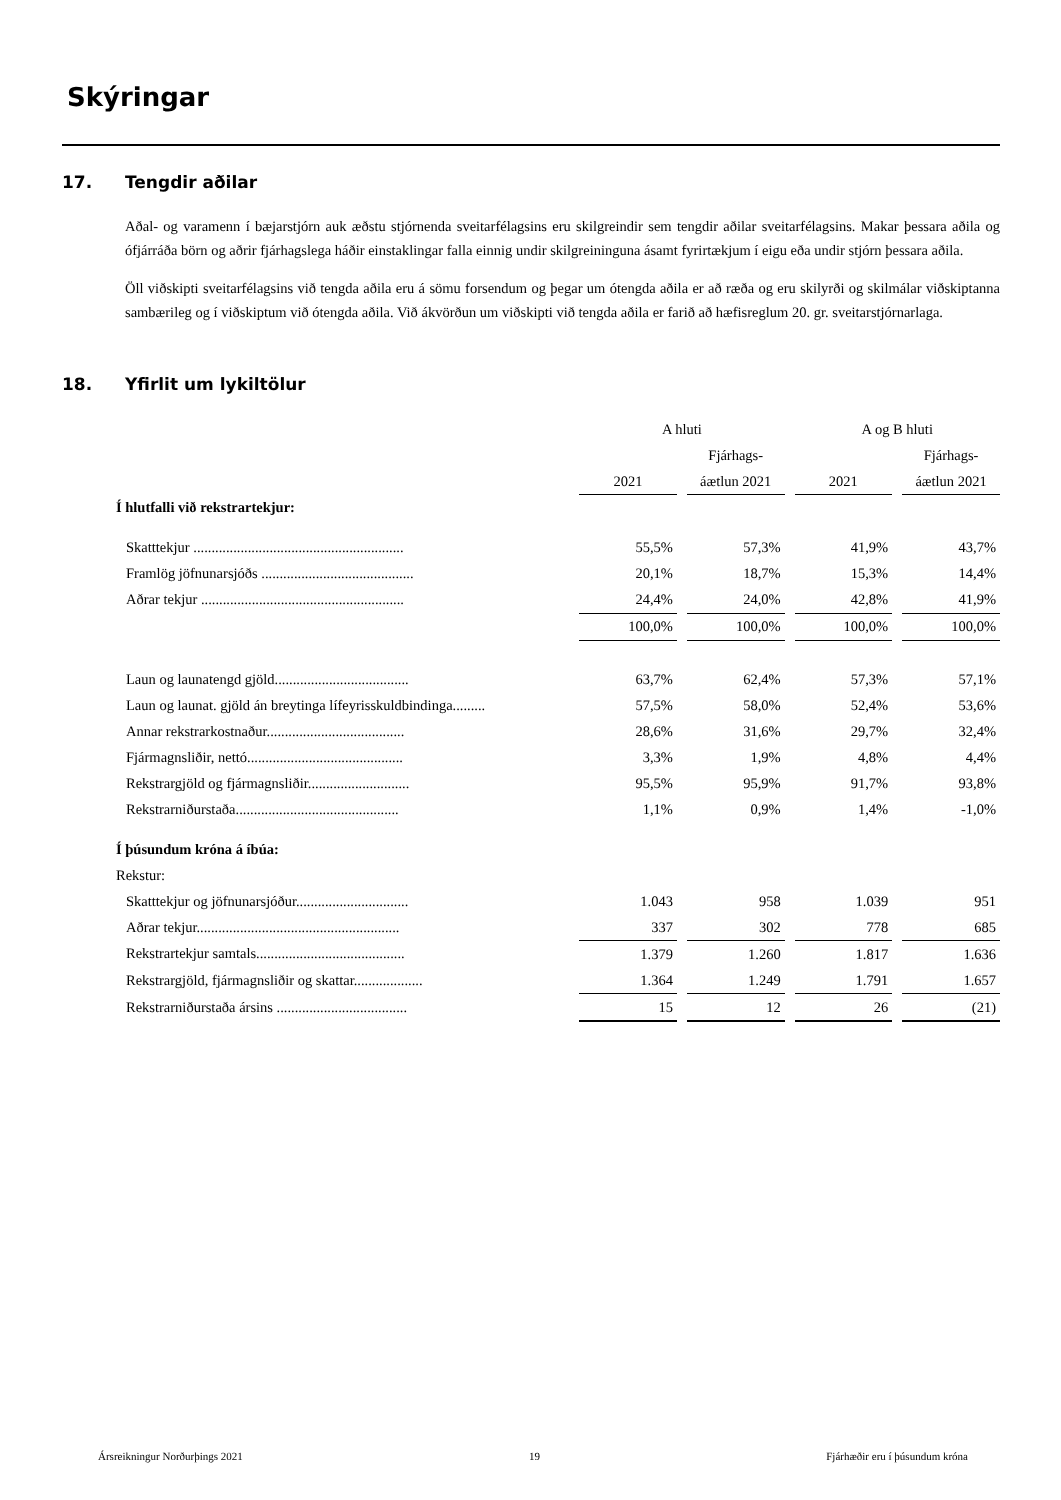Skýringar
17. Tengdir aðilar
Aðal- og varamenn í bæjarstjórn auk æðstu stjórnenda sveitarfélagsins eru skilgreindir sem tengdir aðilar sveitarfélagsins. Makar þessara aðila og ófjárráða börn og aðrir fjárhagslega háðir einstaklingar falla einnig undir skilgreininguna ásamt fyrirtækjum í eigu eða undir stjórn þessara aðila.
Öll viðskipti sveitarfélagsins við tengda aðila eru á sömu forsendum og þegar um ótengda aðila er að ræða og eru skilyrði og skilmálar viðskiptanna sambærileg og í viðskiptum við ótengda aðila. Við ákvörðun um viðskipti við tengda aðila er farið að hæfisreglum 20. gr. sveitarstjórnarlaga.
18. Yfirlit um lykiltölur
| | A hluti | | | | A og B hluti | | |
| | | | Fjárhags- | | | | Fjárhags- |
| | 2021 | | áætlun 2021 | | 2021 | | áætlun 2021 |
| Í hlutfalli við rekstrartekjur: | | | | | | | |
| Skatttekjur .......................................................... | 55,5% | | 57,3% | | 41,9% | | 43,7% |
| Framlög jöfnunarsjóðs .......................................... | 20,1% | | 18,7% | | 15,3% | | 14,4% |
| Aðrar tekjur ........................................................ | 24,4% | | 24,0% | | 42,8% | | 41,9% |
| | 100,0% | | 100,0% | | 100,0% | | 100,0% |
| Laun og launatengd gjöld..................................... | 63,7% | | 62,4% | | 57,3% | | 57,1% |
| Laun og launat. gjöld án breytinga lífeyrisskuldbindinga......... | 57,5% | | 58,0% | | 52,4% | | 53,6% |
| Annar rekstrarkostnaður...................................... | 28,6% | | 31,6% | | 29,7% | | 32,4% |
| Fjármagnsliðir, nettó........................................... | 3,3% | | 1,9% | | 4,8% | | 4,4% |
| Rekstrargjöld og fjármagnsliðir............................ | 95,5% | | 95,9% | | 91,7% | | 93,8% |
| Rekstrarniðurstaða............................................. | 1,1% | | 0,9% | | 1,4% | | -1,0% |
| Í þúsundum króna á íbúa: | | | | | | | |
| Rekstur: | | | | | | | |
| Skatttekjur og jöfnunarsjóður............................... | 1.043 | | 958 | | 1.039 | | 951 |
| Aðrar tekjur........................................................ | 337 | | 302 | | 778 | | 685 |
| Rekstrartekjur samtals......................................... | 1.379 | | 1.260 | | 1.817 | | 1.636 |
| Rekstrargjöld, fjármagnsliðir og skattar................... | 1.364 | | 1.249 | | 1.791 | | 1.657 |
| Rekstrarniðurstaða ársins .................................... | 15 | | 12 | | 26 | | (21) |
Ársreikningur Norðurþings 2021 19 Fjárhæðir eru í þúsundum króna